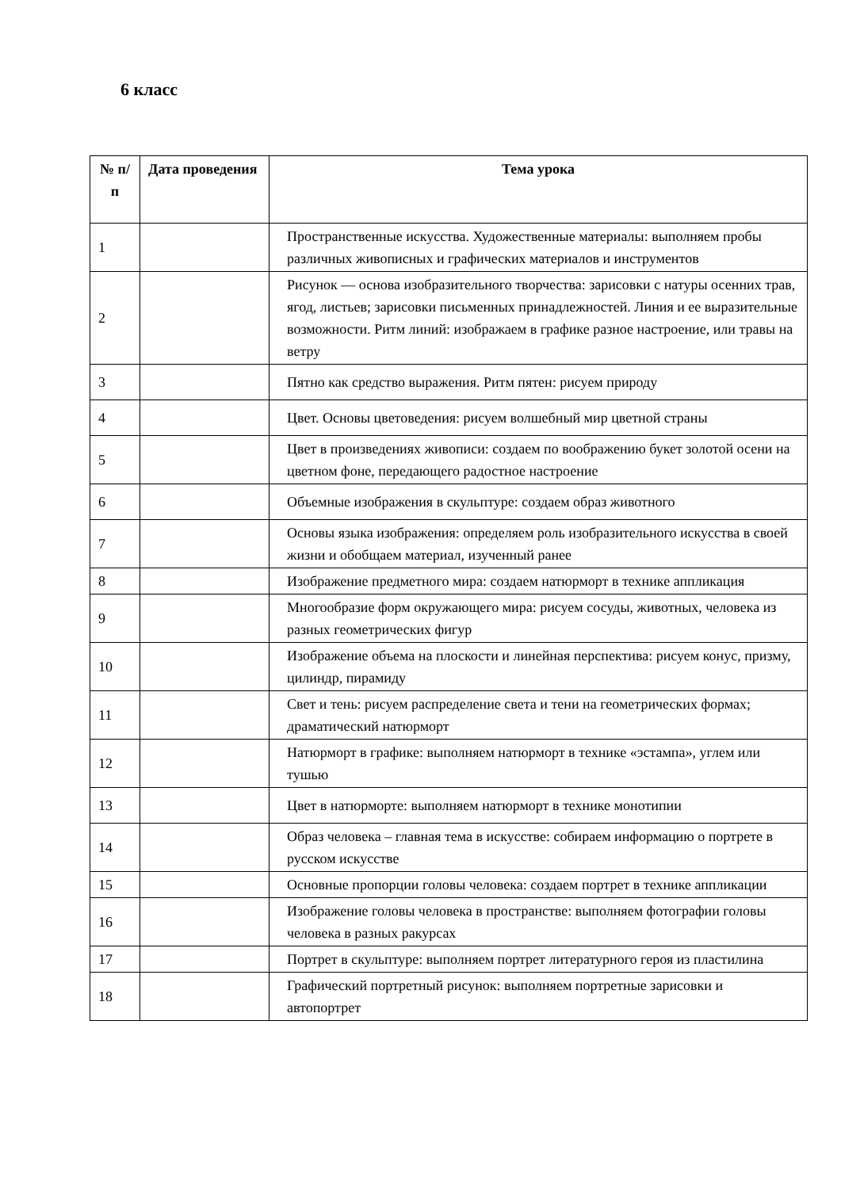6 класс
| № п/п | Дата проведения | Тема урока |
| --- | --- | --- |
| 1 | | Пространственные искусства. Художественные материалы: выполняем пробы различных живописных и графических материалов и инструментов |
| 2 | | Рисунок — основа изобразительного творчества: зарисовки с натуры осенних трав, ягод, листьев; зарисовки письменных принадлежностей. Линия и ее выразительные возможности. Ритм линий: изображаем в графике разное настроение, или травы на ветру |
| 3 | | Пятно как средство выражения. Ритм пятен: рисуем природу |
| 4 | | Цвет. Основы цветоведения: рисуем волшебный мир цветной страны |
| 5 | | Цвет в произведениях живописи: создаем по воображению букет золотой осени на цветном фоне, передающего радостное настроение |
| 6 | | Объемные изображения в скульптуре: создаем образ животного |
| 7 | | Основы языка изображения: определяем роль изобразительного искусства в своей жизни и обобщаем материал, изученный ранее |
| 8 | | Изображение предметного мира: создаем натюрморт в технике аппликация |
| 9 | | Многообразие форм окружающего мира: рисуем сосуды, животных, человека из разных геометрических фигур |
| 10 | | Изображение объема на плоскости и линейная перспектива: рисуем конус, призму, цилиндр, пирамиду |
| 11 | | Свет и тень: рисуем распределение света и тени на геометрических формах; драматический натюрморт |
| 12 | | Натюрморт в графике: выполняем натюрморт в технике «эстампа», углем или тушью |
| 13 | | Цвет в натюрморте: выполняем натюрморт в технике монотипии |
| 14 | | Образ человека – главная тема в искусстве: собираем информацию о портрете в русском искусстве |
| 15 | | Основные пропорции головы человека: создаем портрет в технике аппликации |
| 16 | | Изображение головы человека в пространстве: выполняем фотографии головы человека в разных ракурсах |
| 17 | | Портрет в скульптуре: выполняем портрет литературного героя из пластилина |
| 18 | | Графический портретный рисунок: выполняем портретные зарисовки и автопортрет |